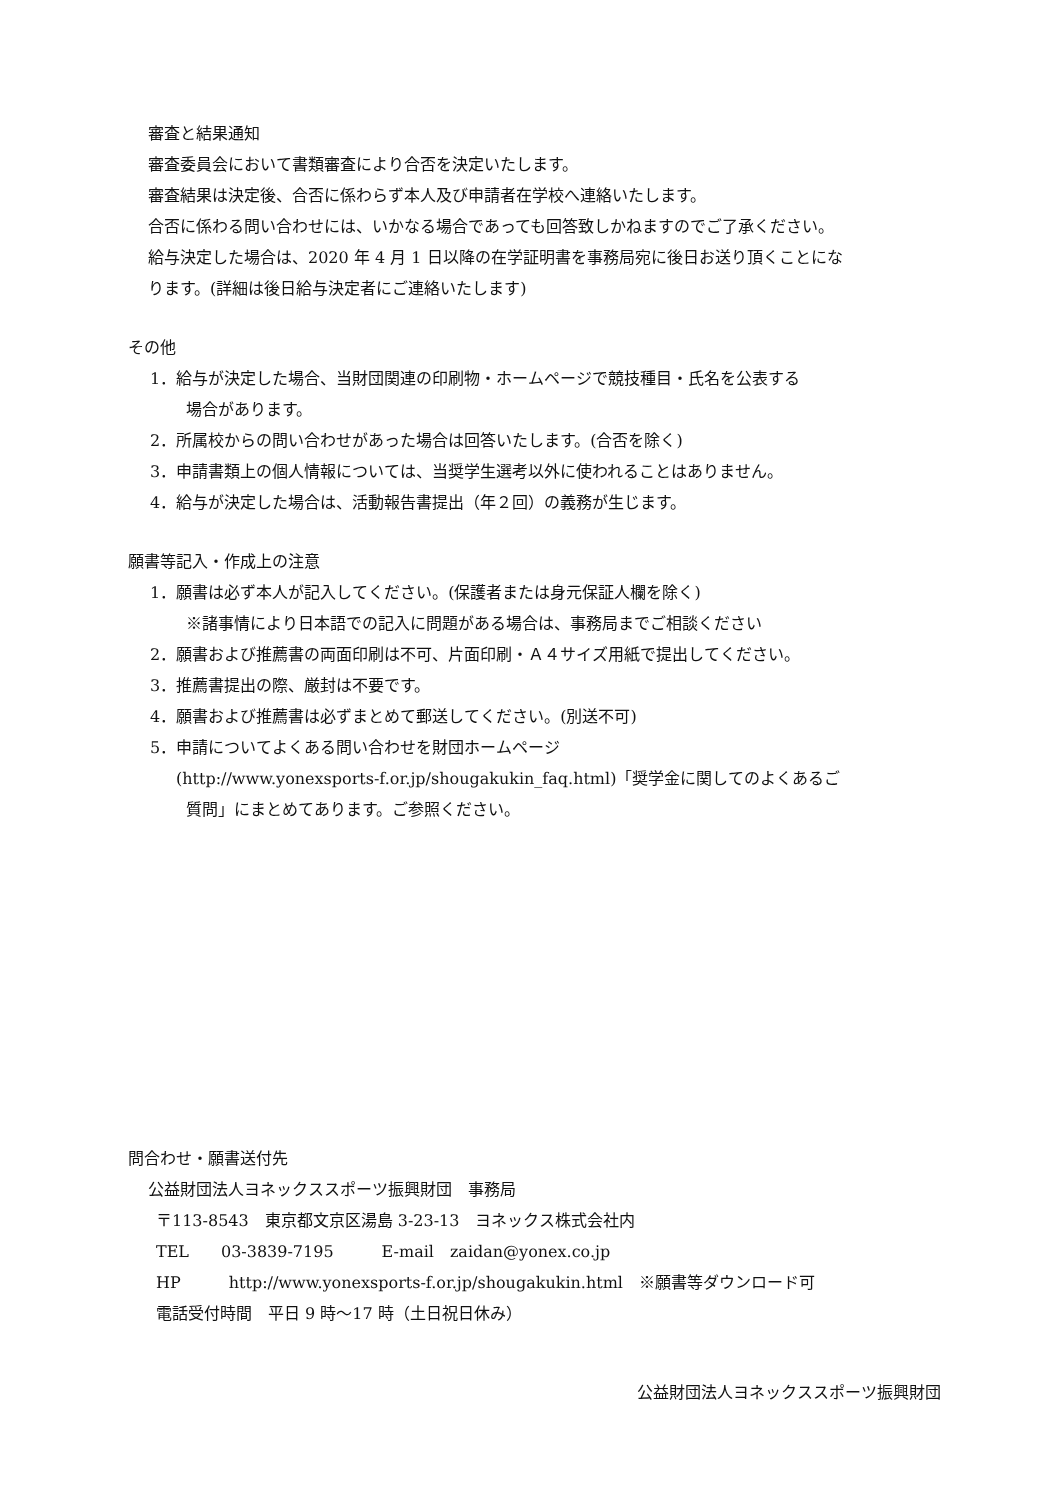審査と結果通知
審査委員会において書類審査により合否を決定いたします。
審査結果は決定後、合否に係わらず本人及び申請者在学校へ連絡いたします。
合否に係わる問い合わせには、いかなる場合であっても回答致しかねますのでご了承ください。
給与決定した場合は、2020 年 4 月 1 日以降の在学証明書を事務局宛に後日お送り頂くことにな
ります。(詳細は後日給与決定者にご連絡いたします)
その他
1．給与が決定した場合、当財団関連の印刷物・ホームページで競技種目・氏名を公表する
場合があります。
2．所属校からの問い合わせがあった場合は回答いたします。(合否を除く)
3．申請書類上の個人情報については、当奨学生選考以外に使われることはありません。
4．給与が決定した場合は、活動報告書提出（年２回）の義務が生じます。
願書等記入・作成上の注意
1．願書は必ず本人が記入してください。(保護者または身元保証人欄を除く)
※諸事情により日本語での記入に問題がある場合は、事務局までご相談ください
2．願書および推薦書の両面印刷は不可、片面印刷・Ａ４サイズ用紙で提出してください。
3．推薦書提出の際、厳封は不要です。
4．願書および推薦書は必ずまとめて郵送してください。(別送不可)
5．申請についてよくある問い合わせを財団ホームページ
(http://www.yonexsports-f.or.jp/shougakukin_faq.html)「奨学金に関してのよくあるご
質問」にまとめてあります。ご参照ください。
問合わせ・願書送付先
公益財団法人ヨネックススポーツ振興財団　事務局
〒113-8543　東京都文京区湯島 3-23-13　ヨネックス株式会社内
TEL　　03-3839-7195　　　E-mail　zaidan@yonex.co.jp
HP　　　http://www.yonexsports-f.or.jp/shougakukin.html　※願書等ダウンロード可
電話受付時間　平日 9 時～17 時（土日祝日休み）
公益財団法人ヨネックススポーツ振興財団